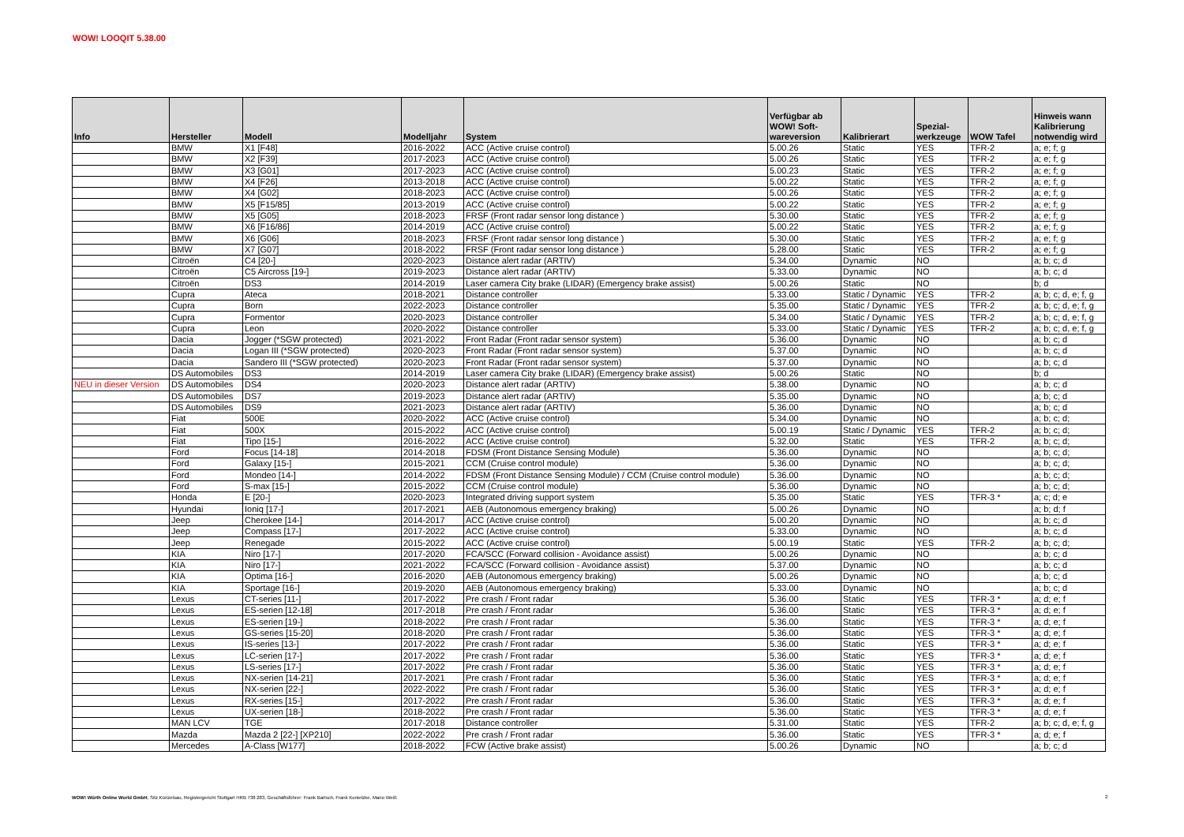WOW! LOOQIT 5.38.00
| Info | Hersteller | Modell | Modelljahr | System | Verfügbar ab WOW! Soft- wareversion | Kalibrierart | Spezial- werkzeuge | WOW Tafel | Hinweis wann Kalibrierung notwendig wird |
| --- | --- | --- | --- | --- | --- | --- | --- | --- | --- |
| | BMW | X1 [F48] | 2016-2022 | ACC (Active cruise control) | 5.00.26 | Static | YES | TFR-2 | a; e; f; g |
| | BMW | X2 [F39] | 2017-2023 | ACC (Active cruise control) | 5.00.26 | Static | YES | TFR-2 | a; e; f; g |
| | BMW | X3 [G01] | 2017-2023 | ACC (Active cruise control) | 5.00.23 | Static | YES | TFR-2 | a; e; f; g |
| | BMW | X4 [F26] | 2013-2018 | ACC (Active cruise control) | 5.00.22 | Static | YES | TFR-2 | a; e; f; g |
| | BMW | X4 [G02] | 2018-2023 | ACC (Active cruise control) | 5.00.26 | Static | YES | TFR-2 | a; e; f; g |
| | BMW | X5 [F15/85] | 2013-2019 | ACC (Active cruise control) | 5.00.22 | Static | YES | TFR-2 | a; e; f; g |
| | BMW | X5 [G05] | 2018-2023 | FRSF (Front radar sensor long distance ) | 5.30.00 | Static | YES | TFR-2 | a; e; f; g |
| | BMW | X6 [F16/86] | 2014-2019 | ACC (Active cruise control) | 5.00.22 | Static | YES | TFR-2 | a; e; f; g |
| | BMW | X6 [G06] | 2018-2023 | FRSF (Front radar sensor long distance ) | 5.30.00 | Static | YES | TFR-2 | a; e; f; g |
| | BMW | X7 [G07] | 2018-2022 | FRSF (Front radar sensor long distance ) | 5.28.00 | Static | YES | TFR-2 | a; e; f; g |
| | Citroën | C4 [20-] | 2020-2023 | Distance alert radar (ARTIV) | 5.34.00 | Dynamic | NO | | a; b; c; d |
| | Citroën | C5 Aircross [19-] | 2019-2023 | Distance alert radar (ARTIV) | 5.33.00 | Dynamic | NO | | a; b; c; d |
| | Citroën | DS3 | 2014-2019 | Laser camera City brake (LIDAR) (Emergency brake assist) | 5.00.26 | Static | NO | | b; d |
| | Cupra | Ateca | 2018-2021 | Distance controller | 5.33.00 | Static / Dynamic | YES | TFR-2 | a; b; c; d, e; f, g |
| | Cupra | Born | 2022-2023 | Distance controller | 5.35.00 | Static / Dynamic | YES | TFR-2 | a; b; c; d, e; f, g |
| | Cupra | Formentor | 2020-2023 | Distance controller | 5.34.00 | Static / Dynamic | YES | TFR-2 | a; b; c; d, e; f, g |
| | Cupra | Leon | 2020-2022 | Distance controller | 5.33.00 | Static / Dynamic | YES | TFR-2 | a; b; c; d, e; f, g |
| | Dacia | Jogger (*SGW protected) | 2021-2022 | Front Radar (Front radar sensor system) | 5.36.00 | Dynamic | NO | | a; b; c; d |
| | Dacia | Logan III (*SGW protected) | 2020-2023 | Front Radar (Front radar sensor system) | 5.37.00 | Dynamic | NO | | a; b; c; d |
| | Dacia | Sandero III (*SGW protected) | 2020-2023 | Front Radar (Front radar sensor system) | 5.37.00 | Dynamic | NO | | a; b; c; d |
| | DS Automobiles | DS3 | 2014-2019 | Laser camera City brake (LIDAR) (Emergency brake assist) | 5.00.26 | Static | NO | | b; d |
| NEU in dieser Version | DS Automobiles | DS4 | 2020-2023 | Distance alert radar (ARTIV) | 5.38.00 | Dynamic | NO | | a; b; c; d |
| | DS Automobiles | DS7 | 2019-2023 | Distance alert radar (ARTIV) | 5.35.00 | Dynamic | NO | | a; b; c; d |
| | DS Automobiles | DS9 | 2021-2023 | Distance alert radar (ARTIV) | 5.36.00 | Dynamic | NO | | a; b; c; d |
| | Fiat | 500E | 2020-2022 | ACC (Active cruise control) | 5.34.00 | Dynamic | NO | | a; b; c; d; |
| | Fiat | 500X | 2015-2022 | ACC (Active cruise control) | 5.00.19 | Static / Dynamic | YES | TFR-2 | a; b; c; d; |
| | Fiat | Tipo [15-] | 2016-2022 | ACC (Active cruise control) | 5.32.00 | Static | YES | TFR-2 | a; b; c; d; |
| | Ford | Focus [14-18] | 2014-2018 | FDSM (Front Distance Sensing Module) | 5.36.00 | Dynamic | NO | | a; b; c; d; |
| | Ford | Galaxy [15-] | 2015-2021 | CCM (Cruise control module) | 5.36.00 | Dynamic | NO | | a; b; c; d; |
| | Ford | Mondeo [14-] | 2014-2022 | FDSM (Front Distance Sensing Module) / CCM (Cruise control module) | 5.36.00 | Dynamic | NO | | a; b; c; d; |
| | Ford | S-max [15-] | 2015-2022 | CCM (Cruise control module) | 5.36.00 | Dynamic | NO | | a; b; c; d; |
| | Honda | E [20-] | 2020-2023 | Integrated driving support system | 5.35.00 | Static | YES | TFR-3 * | a; c; d; e |
| | Hyundai | Ioniq [17-] | 2017-2021 | AEB (Autonomous emergency braking) | 5.00.26 | Dynamic | NO | | a; b; d; f |
| | Jeep | Cherokee [14-] | 2014-2017 | ACC (Active cruise control) | 5.00.20 | Dynamic | NO | | a; b; c; d |
| | Jeep | Compass [17-] | 2017-2022 | ACC (Active cruise control) | 5.33.00 | Dynamic | NO | | a; b; c; d |
| | Jeep | Renegade | 2015-2022 | ACC (Active cruise control) | 5.00.19 | Static | YES | TFR-2 | a; b; c; d; |
| | KIA | Niro [17-] | 2017-2020 | FCA/SCC (Forward collision - Avoidance assist) | 5.00.26 | Dynamic | NO | | a; b; c; d |
| | KIA | Niro [17-] | 2021-2022 | FCA/SCC (Forward collision - Avoidance assist) | 5.37.00 | Dynamic | NO | | a; b; c; d |
| | KIA | Optima [16-] | 2016-2020 | AEB (Autonomous emergency braking) | 5.00.26 | Dynamic | NO | | a; b; c; d |
| | KIA | Sportage [16-] | 2019-2020 | AEB (Autonomous emergency braking) | 5.33.00 | Dynamic | NO | | a; b; c; d |
| | Lexus | CT-series [11-] | 2017-2022 | Pre crash / Front radar | 5.36.00 | Static | YES | TFR-3 * | a; d; e; f |
| | Lexus | ES-serien [12-18] | 2017-2018 | Pre crash / Front radar | 5.36.00 | Static | YES | TFR-3 * | a; d; e; f |
| | Lexus | ES-serien [19-] | 2018-2022 | Pre crash / Front radar | 5.36.00 | Static | YES | TFR-3 * | a; d; e; f |
| | Lexus | GS-series [15-20] | 2018-2020 | Pre crash / Front radar | 5.36.00 | Static | YES | TFR-3 * | a; d; e; f |
| | Lexus | IS-series [13-] | 2017-2022 | Pre crash / Front radar | 5.36.00 | Static | YES | TFR-3 * | a; d; e; f |
| | Lexus | LC-serien [17-] | 2017-2022 | Pre crash / Front radar | 5.36.00 | Static | YES | TFR-3 * | a; d; e; f |
| | Lexus | LS-series [17-] | 2017-2022 | Pre crash / Front radar | 5.36.00 | Static | YES | TFR-3 * | a; d; e; f |
| | Lexus | NX-serien [14-21] | 2017-2021 | Pre crash / Front radar | 5.36.00 | Static | YES | TFR-3 * | a; d; e; f |
| | Lexus | NX-serien [22-] | 2022-2022 | Pre crash / Front radar | 5.36.00 | Static | YES | TFR-3 * | a; d; e; f |
| | Lexus | RX-series [15-] | 2017-2022 | Pre crash / Front radar | 5.36.00 | Static | YES | TFR-3 * | a; d; e; f |
| | Lexus | UX-serien [18-] | 2018-2022 | Pre crash / Front radar | 5.36.00 | Static | YES | TFR-3 * | a; d; e; f |
| | MAN LCV | TGE | 2017-2018 | Distance controller | 5.31.00 | Static | YES | TFR-2 | a; b; c; d, e; f, g |
| | Mazda | Mazda 2 [22-] [XP210] | 2022-2022 | Pre crash / Front radar | 5.36.00 | Static | YES | TFR-3 * | a; d; e; f |
| | Mercedes | A-Class [W177] | 2018-2022 | FCW (Active brake assist) | 5.00.26 | Dynamic | NO | | a; b; c; d |
WOW! Würth Online World GmbH, Sitz Künzelsau, Registergericht Stuttgart HRB 738 283, Geschäftsführer: Frank Bartsch, Frank Konietzke, Mario Weiß
2